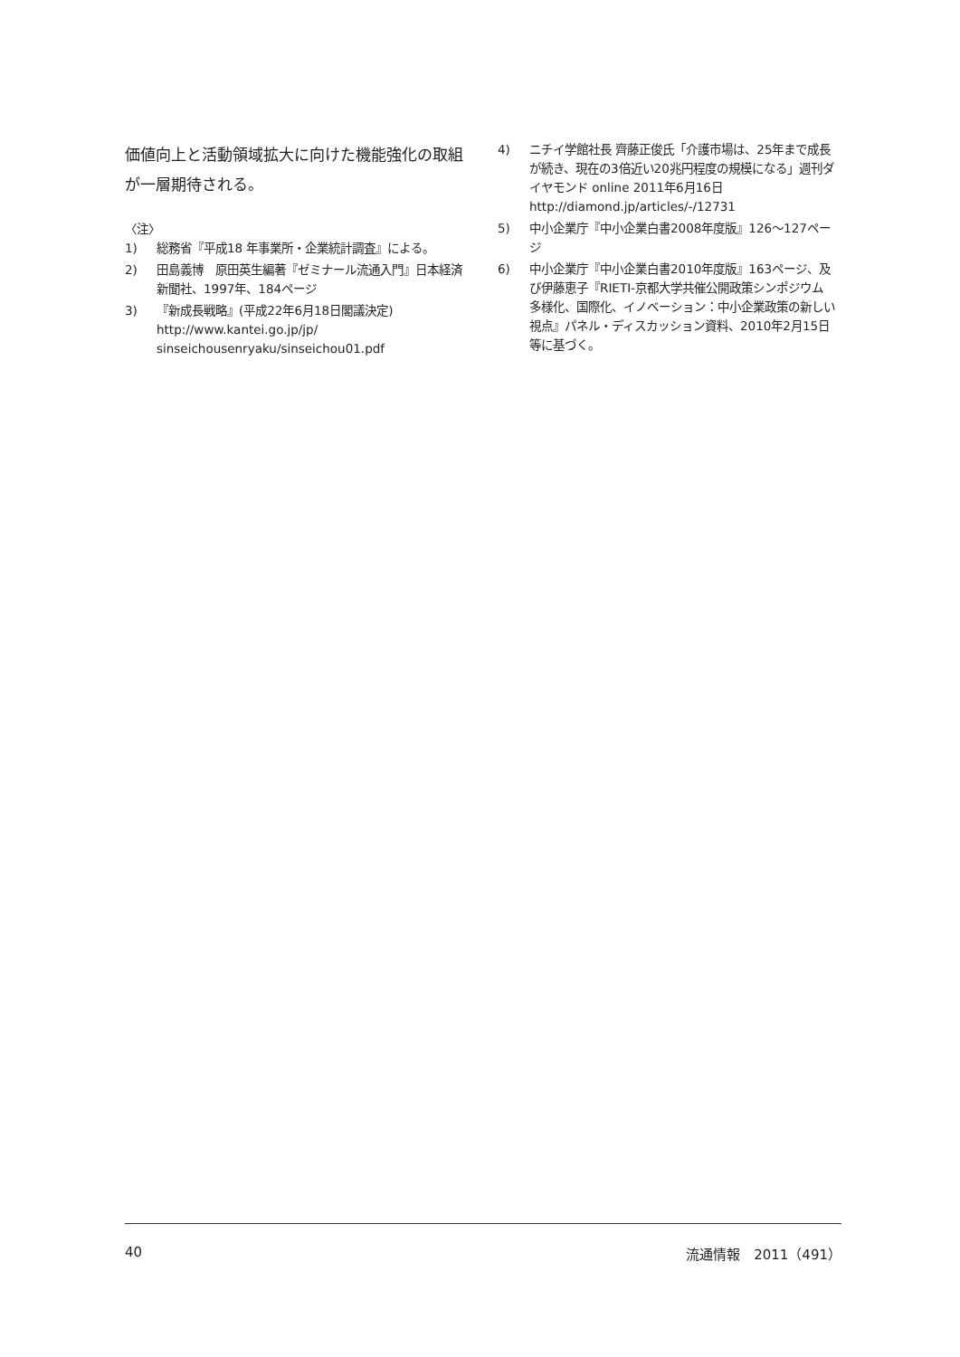価値向上と活動領域拡大に向けた機能強化の取組が一層期待される。
〈注〉
1) 総務省『平成18 年事業所・企業統計調査』による。
2) 田島義博　原田英生編著『ゼミナール流通入門』日本経済新聞社、1997年、184ページ
3) 『新成長戦略』(平成22年6月18日閣議決定) http://www.kantei.go.jp/jp/ sinseichousenryaku/sinseichou01.pdf
4) ニチイ学館社長 齊藤正俊氏「介護市場は、25年まで成長が続き、現在の3倍近い20兆円程度の規模になる」週刊ダイヤモンド online 2011年6月16日 http://diamond.jp/articles/-/12731
5) 中小企業庁『中小企業白書2008年度版』126〜127ページ
6) 中小企業庁『中小企業白書2010年度版』163ページ、及び伊藤恵子『RIETI-京都大学共催公開政策シンポジウム　多様化、国際化、イノベーション：中小企業政策の新しい視点』パネル・ディスカッション資料、2010年2月15日等に基づく。
40 流通情報　2011（491）